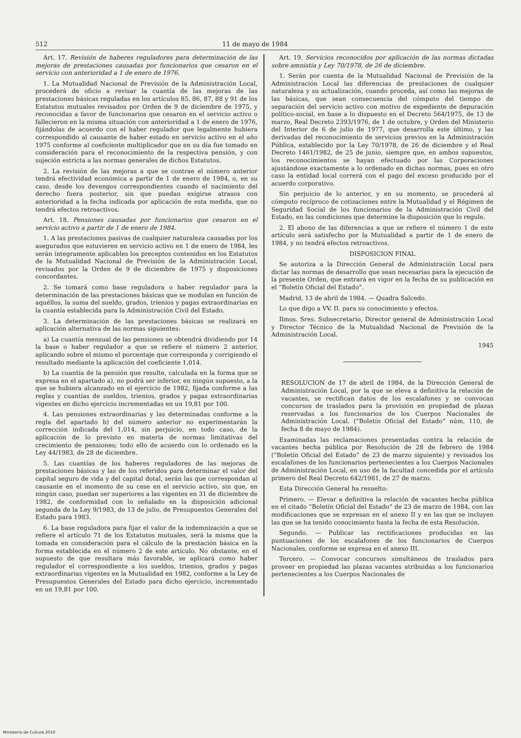512 11 de mayo de 1984
Art. 17. Revisión de haberes reguladores para determinación de las mejoras de prestaciones causadas por funcionarios que cesaron en el servicio con anterioridad a 1 de enero de 1976.
1. La Mutualidad Nacional de Previsión de la Administración Local, procederá de oficio a revisar la cuantía de las mejoras de las prestaciones básicas reguladas en los artículos 85, 86, 87, 88 y 91 de los Estatutos mutuales revisados por Orden de 9 de diciembre de 1975, y reconocidas a favor de funcionarios que cesaron en el servicio activo o fallecieron en la misma situación con anterioridad a 1 de enero de 1976, fijándolas de acuerdo con el haber regulador que legalmente hubiera correspondido al causante de haber estado en servicio activo en el año 1975 conforme al coeficiente multiplicador que en su día fue tomado en consideración para el reconocimiento de la respectiva pensión, y con sujeción estricta a las normas generales de dichos Estatutos.
2. La revisión de las mejoras a que se contrae el número anterior tendrá efectividad económica a partir de 1 de enero de 1984, o, en su caso, desde los devengos correspondientes cuando el nacimiento del derecho fuera posterior, sin que puedan exigirse atrasos con anterioridad a la fecha indicada por aplicación de esta medida, que no tendrá efectos retroactivos.
Art. 18. Pensiones causadas por funcionarios que cesaron en el servicio activo a partir de 1 de enero de 1984.
1. A las prestaciones pasivas de cualquier naturaleza causadas por los asegurados que estuvieren en servicio activo en 1 de enero de 1984, les serán íntegramente aplicables los preceptos contenidos en los Estatutos de la Mutualidad Nacional de Previsión de la Administración Local, revisados por la Orden de 9 de diciembre de 1975 y disposiciones concordantes.
2. Se tomará como base reguladora o haber regulador para la determinación de las prestaciones básicas que se modulan en función de aquéllos, la suma del sueldo, grados, trienios y pagas extraordinarias en la cuantía establecida para la Administración Civil del Estado.
3. La determinación de las prestaciones básicas se realizará en aplicación alternativa de las normas siguientes:
a) La cuantía mensual de las pensiones se obtendrá dividiendo por 14 la base o haber regulador a que se refiere el número 2 anterior, aplicando sobre el mismo el porcentaje que corresponda y corrigiendo el resultado mediante la aplicación del coeficiente 1,014.
b) La cuantía de la pensión que resulte, calculada en la forma que se expresa en el apartado a), no podrá ser inferior, en ningún supuesto, a la que se hubiera alcanzado en el ejercicio de 1982, fijada conforme a las reglas y cuantías de sueldos, trienios, grados y pagas extraordinarias vigentes en dicho ejercicio incrementadas en un 19,81 por 100.
4. Las pensiones extraordinarias y las determinadas conforme a la regla del apartado b) del número anterior no experimentarán la corrección indicada del 1,014, sin perjuicio, en todo caso, de la aplicación de lo previsto en materia de normas limitativas del crecimiento de pensiones; todo ello de acuerdo con lo ordenado en la Ley 44/1983, de 28 de diciembre.
5. Las cuantías de los haberes reguladores de las mejoras de prestaciones básicas y las de los referidos para determinar el valor del capital seguro de vida y del capital dotal, serán las que correspondan al causante en el momento de su cese en el servicio activo, sin que, en ningún caso, puedan ser superiores a las vigentes en 31 de diciembre de 1982, de conformidad con lo señalado en la disposición adicional segunda de la Ley 9/1983, de 13 de julio, de Presupuestos Generales del Estado para 1983.
6. La base reguladora para fijar el valor de la indemnización a que se refiere el artículo 71 de los Estatutos mutuales, será la misma que la tomada en consideración para el cálculo de la prestación básica en la forma establecida en el número 2 de este artículo. No obstante, en el supuesto de que resultara más favorable, se aplicará como haber regulador el correspondiente a los sueldos, trienios, grados y pagas extraordinarias vigentes en la Mutualidad en 1982, conforme a la Ley de Presupuestos Generales del Estado para dicho ejercicio, incrementado en un 19,81 por 100.
Art. 19. Servicios reconocidos por aplicación de las normas dictadas sobre amnistía y Ley 70/1978, de 26 de diciembre.
1. Serán por cuenta de la Mutualidad Nacional de Previsión de la Administración Local las diferencias de prestaciones de cualquier naturaleza y su actualización, cuando proceda, así como las mejoras de las básicas, que sean consecuencia del cómputo del tiempo de separación del servicio activo con motivo de expediente de depuración político-social, en base a lo dispuesto en el Decreto 564/1975, de 13 de marzo, Real Decreto 2393/1976, de 1 de octubre, y Orden del Ministerio del Interior de 6 de julio de 1977, que desarrolla este último, y las derivadas del reconocimiento de servicios previos en la Administración Pública, establecido por la Ley 70/1978, de 26 de diciembre y el Real Decreto 1461/1982, de 25 de junio, siempre que, en ambos supuestos, los reconocimientos se hayan efectuado por las Corporaciones ajustándose exactamente a lo ordenado en dichas normas, pues en otro caso la entidad local correrá con el pago del exceso producido por el acuerdo corporativo.
Sin perjuicio de lo anterior, y en su momento, se procederá al cómputo recíproco de cotizaciones entre la Mutualidad y el Régimen de Seguridad Social de los funcionarios de la Administración Civil del Estado, en las condiciones que determine la disposición que lo regule.
2. El abono de las diferencias a que se refiere el número 1 de este artículo será satisfecho por la Mutualidad a partir de 1 de enero de 1984, y no tendrá efectos retroactivos.
DISPOSICION FINAL
Se autoriza a la Dirección General de Administración Local para dictar las normas de desarrollo que sean necesarias para la ejecución de la presente Orden, que entrará en vigor en la fecha de su publicación en el “Boletín Oficial del Estado”.
Madrid, 13 de abril de 1984. — Quadra Salcedo.
Lo que digo a VV. II. para su conocimiento y efectos.
Ilmos. Sres. Subsecretario, Director general de Administración Local y Director Técnico de la Mutualidad Nacional de Previsión de la Administración Local.
1945
RESOLUCION de 17 de abril de 1984, de la Dirección General de Administración Local, por la que se eleva a definitiva la relación de vacantes, se rectifican datos de los escalafones y se convocan concursos de traslados para la provisión en propiedad de plazas reservadas a los funcionarios de los Cuerpos Nacionales de Administración Local. (“Boletín Oficial del Estado” núm. 110, de fecha 8 de mayo de 1984).
Examinadas las reclamaciones presentadas contra la relación de vacantes hecha pública por Resolución de 28 de febrero de 1984 (“Boletín Oficial del Estado” de 23 de marzo siguiente) y revisados los escalafones de los funcionarios pertenecientes a los Cuerpos Nacionales de Administración Local, en uso de la facultad concedida por el artículo primero del Real Decreto 642/1981, de 27 de marzo.
Esta Dirección General ha resuelto:
Primero. — Elevar a definitiva la relación de vacantes hecha pública en el citado “Boletín Oficial del Estado” de 23 de marzo de 1984, con las modificaciones que se expresan en el anexo II y en las que se incluyen las que se ha tenido conocimiento hasta la fecha de esta Resolución.
Segundo. — Publicar las rectificaciones producidas en las puntuaciones de los escalafones de los funcionarios de Cuerpos Nacionales, conforme se expresa en el anexo III.
Tercero. — Convocar concursos simultáneos de traslados para proveer en propiedad las plazas vacantes atribuidas a los funcionarios pertenecientes a los Cuerpos Nacionales de
Ministerio de Cultura 2010